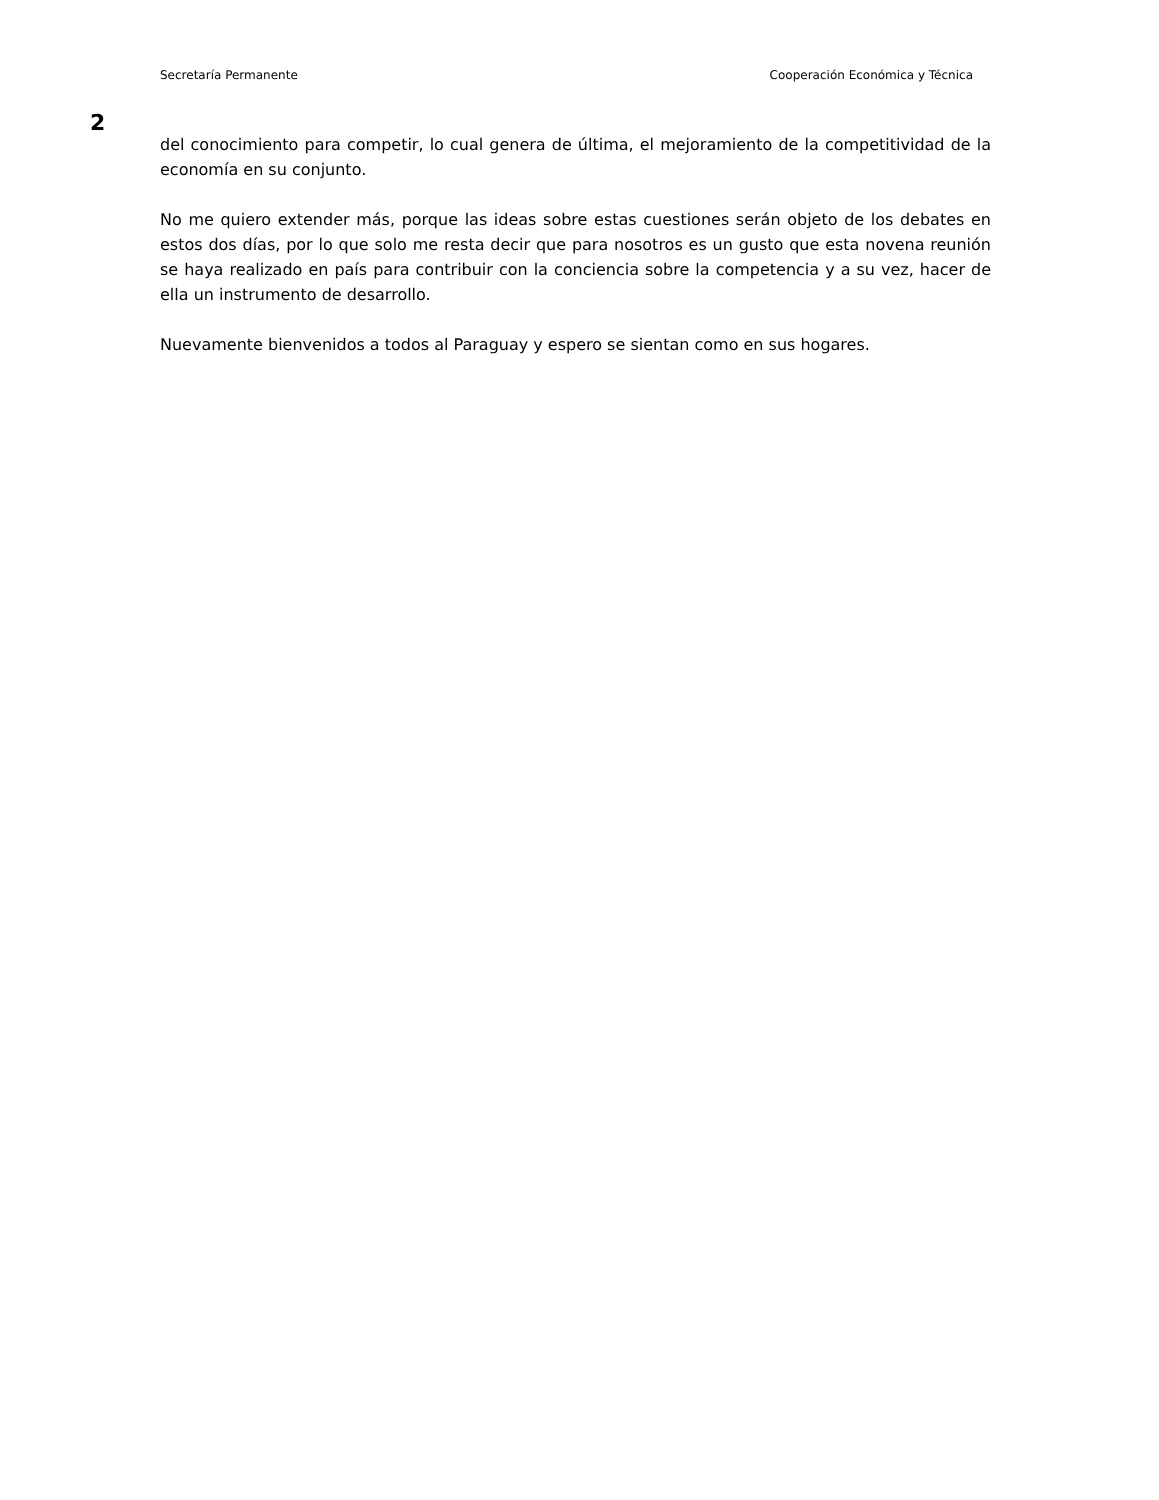Secretaría Permanente Cooperación Económica y Técnica
2
del conocimiento para competir, lo cual genera de última, el mejoramiento de la competitividad de la economía en su conjunto.
No me quiero extender más, porque las ideas sobre estas cuestiones serán objeto de los debates en estos dos días, por lo que solo me resta decir que para nosotros es un gusto que esta novena reunión se haya realizado en país para contribuir con la conciencia sobre la competencia y a su vez, hacer de ella un instrumento de desarrollo.
Nuevamente bienvenidos a todos al Paraguay y espero se sientan como en sus hogares.